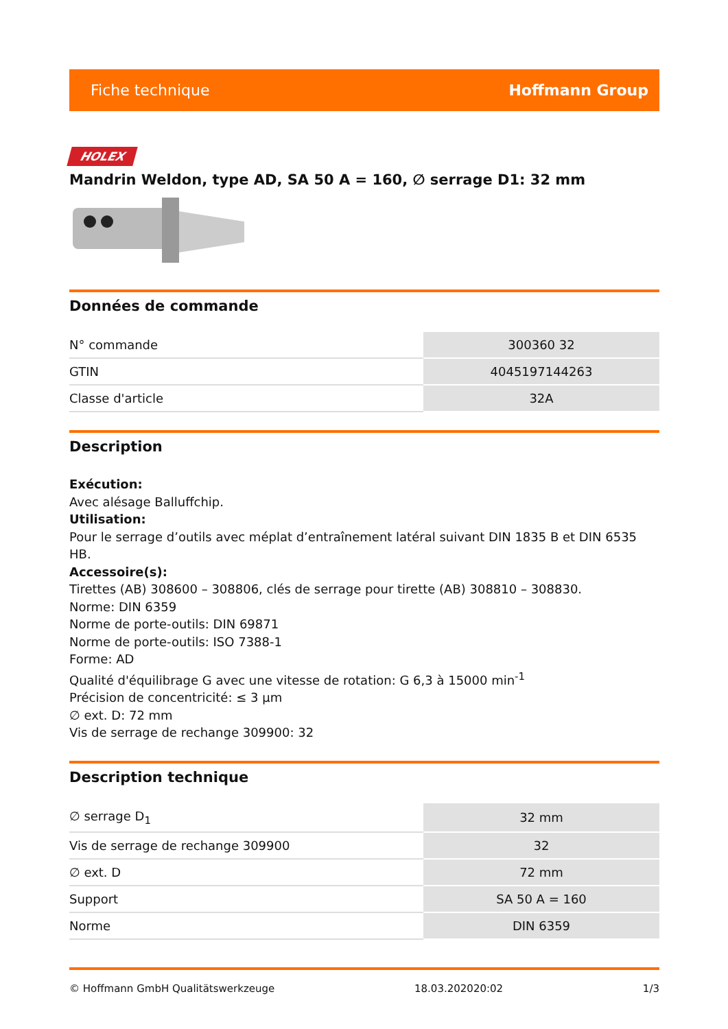Fiche technique Hoffmann Group
HOLEX
Mandrin Weldon, type AD, SA 50 A = 160, ∅ serrage D1: 32 mm
Données de commande
| N° commande | 300360 32 |
| GTIN | 4045197144263 |
| Classe d'article | 32A |
Description
Exécution:
Avec alésage Balluffchip.
Utilisation:
Pour le serrage d’outils avec méplat d’entraînement latéral suivant DIN 1835 B et DIN 6535 HB.
Accessoire(s):
Tirettes (AB) 308600 – 308806, clés de serrage pour tirette (AB) 308810 – 308830.
Norme: DIN 6359
Norme de porte-outils: DIN 69871
Norme de porte-outils: ISO 7388-1
Forme: AD
Qualité d'équilibrage G avec une vitesse de rotation: G 6,3 à 15000 min<sup>-1</sup>
Précision de concentricité: ≤ 3 µm
∅ ext. D: 72 mm
Vis de serrage de rechange 309900: 32
Description technique
| ∅ serrage D<sub>1</sub> | 32 mm |
| Vis de serrage de rechange 309900 | 32 |
| ∅ ext. D | 72 mm |
| Support | SA 50 A = 160 |
| Norme | DIN 6359 |
© Hoffmann GmbH Qualitätswerkzeuge 18.03.202020:02 1/3